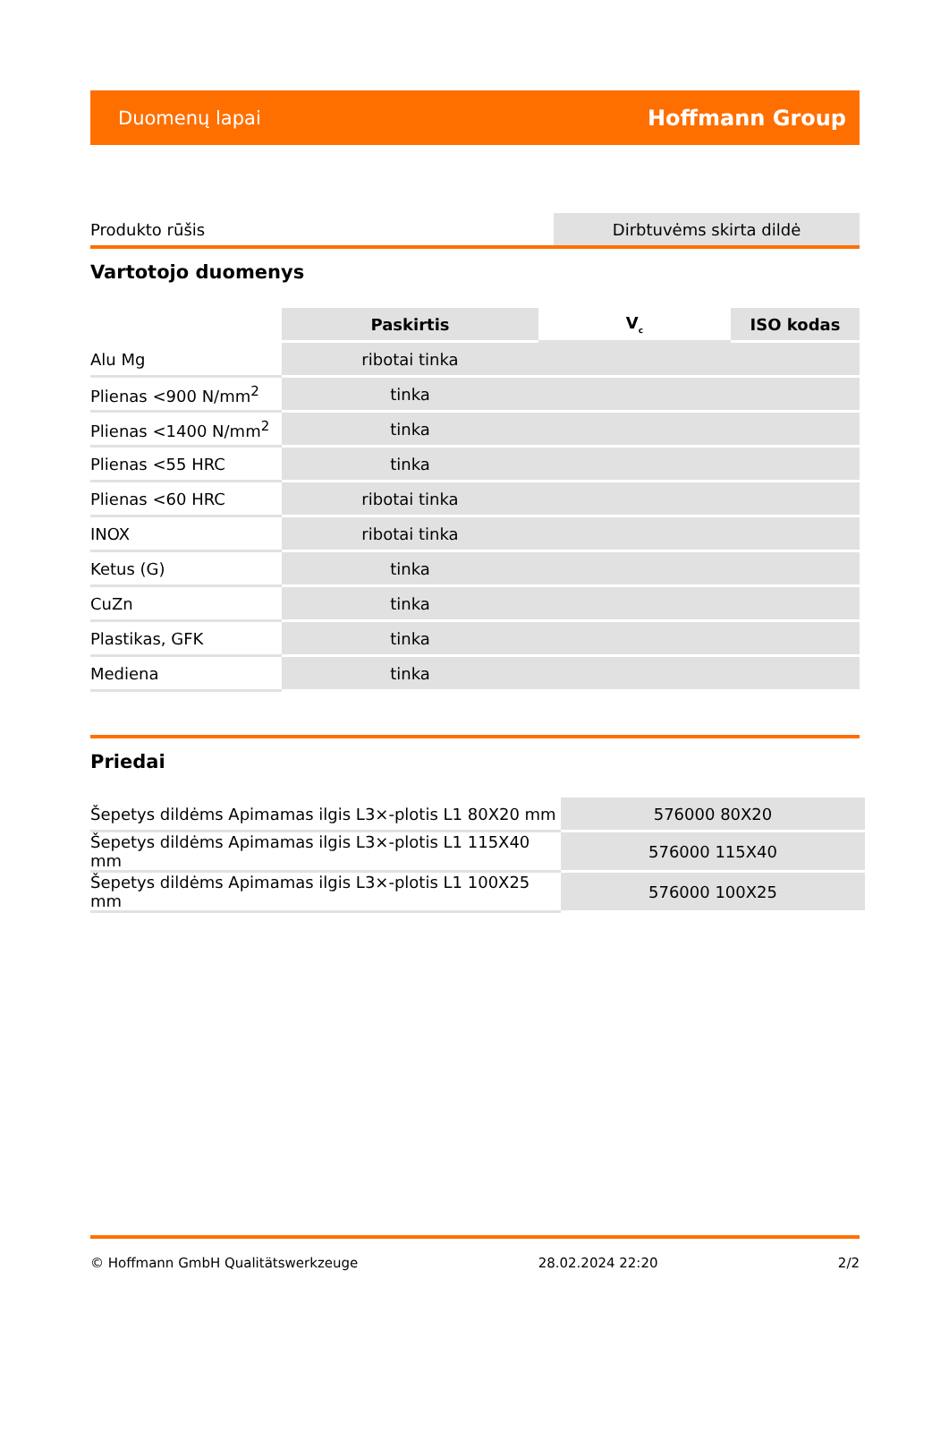Duomenų lapai Hoffmann Group
| Produkto rūšis | Dirbtuvėms skirta dildė |
Vartotojo duomenys
| | Paskirtis | V<sub>c</sub> | ISO kodas |
| --- | --- | --- | --- |
| Alu Mg | ribotai tinka | | |
| Plienas <900 N/mm<sup>2</sup> | tinka | | |
| Plienas <1400 N/mm<sup>2</sup> | tinka | | |
| Plienas <55 HRC | tinka | | |
| Plienas <60 HRC | ribotai tinka | | |
| INOX | ribotai tinka | | |
| Ketus (G) | tinka | | |
| CuZn | tinka | | |
| Plastikas, GFK | tinka | | |
| Mediena | tinka | | |
Priedai
| Šepetys dildėms Apimamas ilgis L3×-plotis L1 80X20 mm | 576000 80X20 |
| Šepetys dildėms Apimamas ilgis L3×-plotis L1 115X40 mm | 576000 115X40 |
| Šepetys dildėms Apimamas ilgis L3×-plotis L1 100X25 mm | 576000 100X25 |
© Hoffmann GmbH Qualitätswerkzeuge 28.02.2024 22:20 2/2